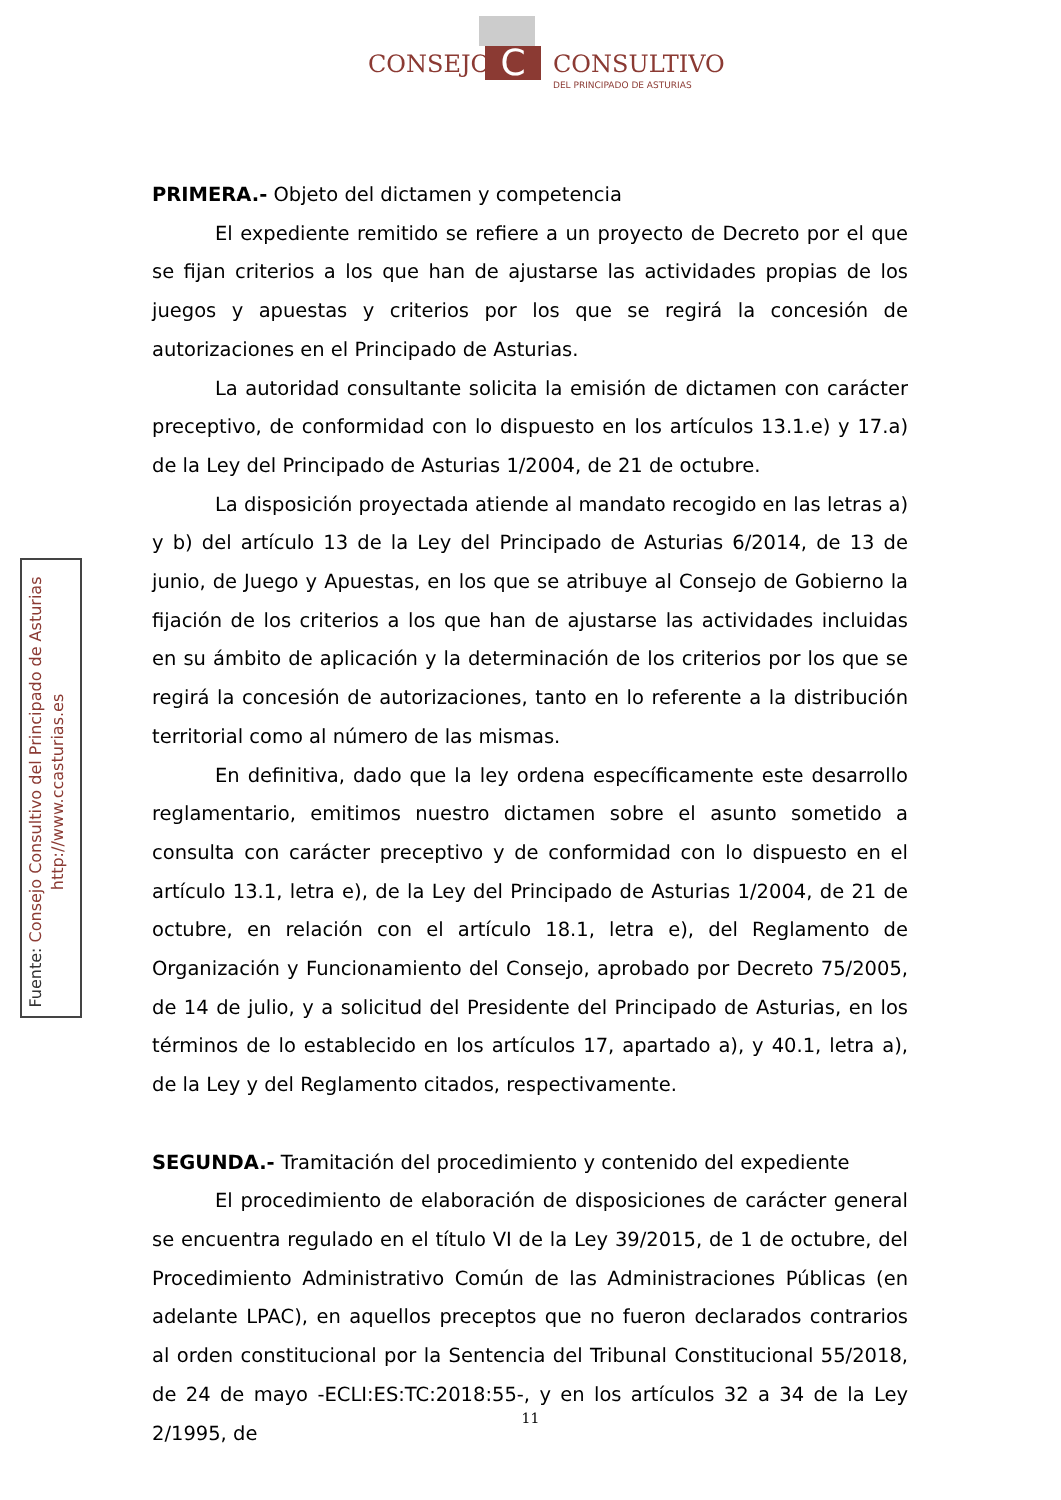C
CONSEJO CONSULTIVO
DEL PRINCIPADO DE ASTURIAS
Fuente: Consejo Consultivo del Principado de Asturias
http://www.ccasturias.es
PRIMERA.- Objeto del dictamen y competencia
El expediente remitido se refiere a un proyecto de Decreto por el que se fijan criterios a los que han de ajustarse las actividades propias de los juegos y apuestas y criterios por los que se regirá la concesión de autorizaciones en el Principado de Asturias.
La autoridad consultante solicita la emisión de dictamen con carácter preceptivo, de conformidad con lo dispuesto en los artículos 13.1.e) y 17.a) de la Ley del Principado de Asturias 1/2004, de 21 de octubre.
La disposición proyectada atiende al mandato recogido en las letras a) y b) del artículo 13 de la Ley del Principado de Asturias 6/2014, de 13 de junio, de Juego y Apuestas, en los que se atribuye al Consejo de Gobierno la fijación de los criterios a los que han de ajustarse las actividades incluidas en su ámbito de aplicación y la determinación de los criterios por los que se regirá la concesión de autorizaciones, tanto en lo referente a la distribución territorial como al número de las mismas.
En definitiva, dado que la ley ordena específicamente este desarrollo reglamentario, emitimos nuestro dictamen sobre el asunto sometido a consulta con carácter preceptivo y de conformidad con lo dispuesto en el artículo 13.1, letra e), de la Ley del Principado de Asturias 1/2004, de 21 de octubre, en relación con el artículo 18.1, letra e), del Reglamento de Organización y Funcionamiento del Consejo, aprobado por Decreto 75/2005, de 14 de julio, y a solicitud del Presidente del Principado de Asturias, en los términos de lo establecido en los artículos 17, apartado a), y 40.1, letra a), de la Ley y del Reglamento citados, respectivamente.
SEGUNDA.- Tramitación del procedimiento y contenido del expediente
El procedimiento de elaboración de disposiciones de carácter general se encuentra regulado en el título VI de la Ley 39/2015, de 1 de octubre, del Procedimiento Administrativo Común de las Administraciones Públicas (en adelante LPAC), en aquellos preceptos que no fueron declarados contrarios al orden constitucional por la Sentencia del Tribunal Constitucional 55/2018, de 24 de mayo -ECLI:ES:TC:2018:55-, y en los artículos 32 a 34 de la Ley 2/1995, de
11